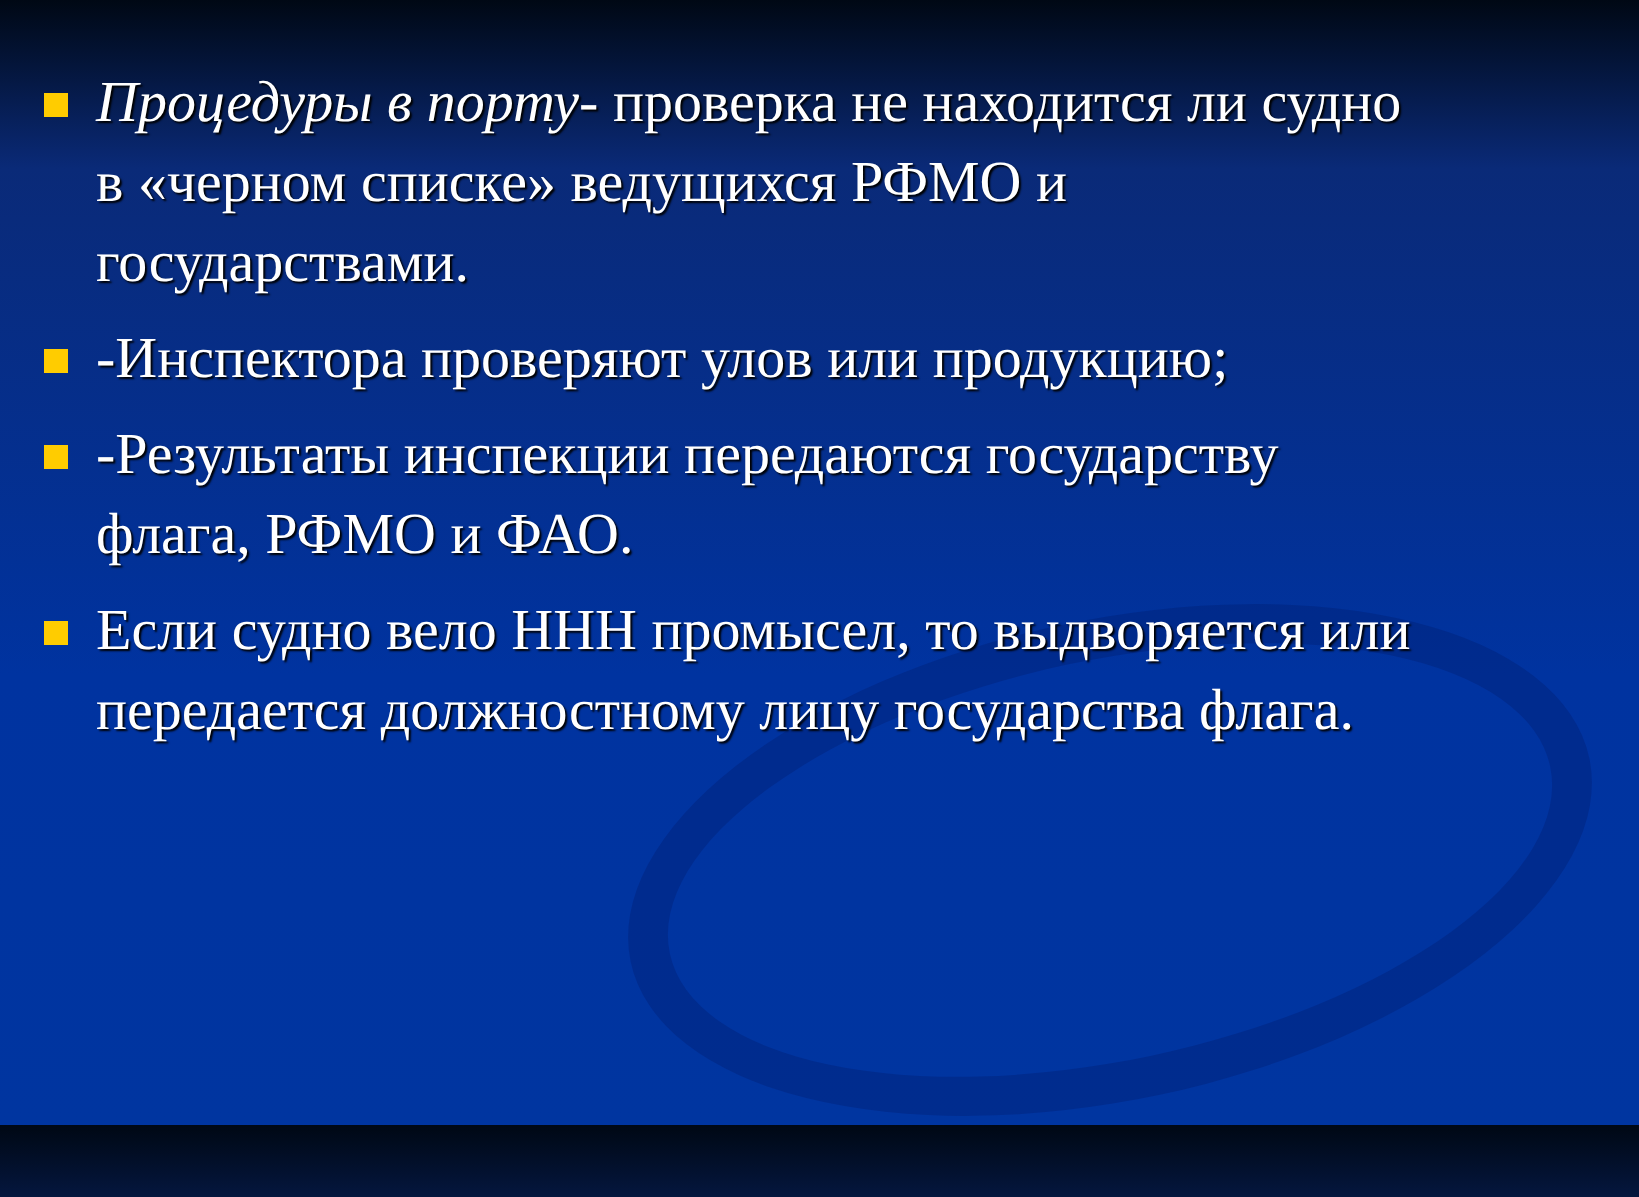Процедуры в порту- проверка не находится ли судно в «черном списке» ведущихся РФМО и государствами.
-Инспектора проверяют улов или продукцию;
-Результаты инспекции передаются государству флага, РФМО и ФАО.
Если судно вело ННН промысел, то выдворяется или передается должностному лицу государства флага.